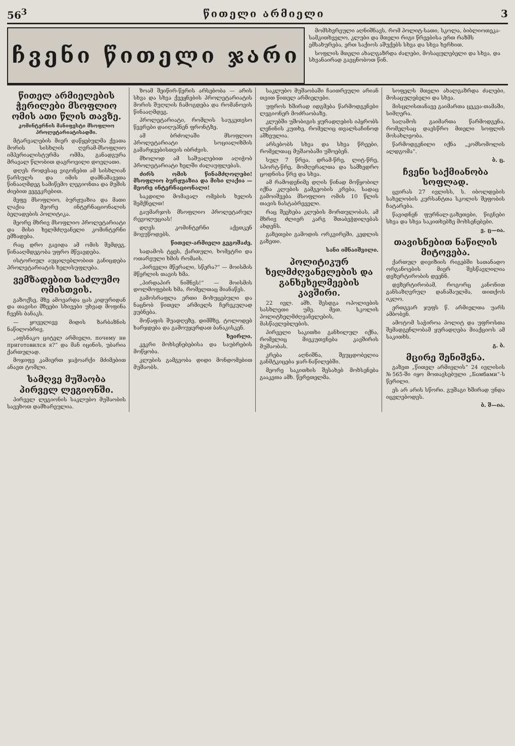56<sup>3</sup> წითელი არმიელი 3
ჩვენი წითელი ჯარი
მომსხვრეული აღნიშნავს, რომ პოლიტ-სათი, სკოლა, ბიბლიოთეკა-სამკითხველო, კლუბი და მთელი რიგი წრეებისა ერთ რაზმს ემსახურება, ერთ საქიოს აშუქებს სხვა და სხვა ხერხით.
სოფლის მთელი ახალგაზრდა ძალები, მოსაცულებელი და სხვა, და სხვანაირად გავცნობოთ წინ.
წითელ არმიელების ჭერილები მსოფლიო ომის ათი წლის თავზე.
კომინტერნის მანიფესტი მსოფლიო პროლეტარიატისადმი.
მტარვალების მიერ დაწყებულმა ქვათა მორის სისხლის ღვრამ-მსოფლიო იმპერიალისტურმა ომმა, განადგურა მრავალ წლობით დაგროვილი დოვლათი.
დღეს როდესაც ვიგონებთ ამ სისხლიან წარსულს და იმის დამნაშავეთა წინააღმდეგ სამიწემო ლეგიონთა და მუშის ძიებით ვეგეკრებით.
მეფე მსოფლიო, ბურჟუაზია და მათი ლაქია მეორე ინტერნაციონალის ბელადების პოლიტიკა.
მეორე მხრივ მსოფლიო პროლეტარიატი და მისი ხელმძღვანელი კომინტერნი ემზადება.
რაც დრო გავიდა ამ ომის შემდეგ, წინააღმდეგობა უფრო მწვავდება.
ისტორიულ აუცილებლობით განიცდება პროლეტარიატის ხელისუფლება.
ვემზადებით საძლუმო ომისთვის.
გაზოქსე, მზე ამოვარდა ცას კიდურიდან და თავისი მზეები სხივები უხვად მოფინა ჩვენს ბანაკს.
— ყოველივე მიდის ზარბაზნის ნაწილობრივ.
„აფსნაკო ციტელ არმიელი, почему не приготовился я?“ და მან იცინის, უბარია ქართულად.
მოჯიფე კამიერთ ჯაჭოარქი მძიმებით ანავთ ტომლი.
სამღვე მუშაობა პირველ ლეგიონში.
პირველ ლეგიონის საკლუბო მუშაობის სავეხოთ დამხარეულია.
ზოამ შეიწირ-წერის არსებობა — არის სხვა და სხვა ქვეყნების პროლეტარიატის მორის შუღლის ჩამოგდება და რომანოვის წინააღმდეგ.
პროლეტარიატი, რომლის საუკეთესო წევრები დაიღუპნენ ფრონტზე.
ამ ბრძოლაში მსოფლიო პროლეტარიატი სოციალიზმის გამარჯვებისთვის იბრძვის.
მხოლოდ ამ საშუალებით აღიჭობ პროლეტარიატი ხელში ძალაუფლებას.
ძირს ომის წინამძღოლები! მსოფლიო ბურჟუაზია და მისი ლაქია — მეორე ინტერნაციონალი!
საკდილი მომავალ ომების ხელის შემქნელთ!
გაუმარჯოს მსოფლიო პროლეტარულ რევოლუციას!
დღეს კომინტერნი აქეთკენ მოვუწოდებს.
წითელ-არმიელი გეგოშაძე.
სადამოს ტყეს, ქართული, ხომეტრი და ოთარეული ხმის რომაის.
„პირველი მწერალი, სწერა?“ — მოისმის მწერლის თავის ხმა.
„პირდაპირ ნიშნეს!“ — მოისმის დოლმოფების ხმა, რომელთაც მიანაწეს.
გამოსრაფლა ერთი მოხუცებული და ნაცნობ წითელ არმიელს ჩერეკულად ეუბნება.
მოწაფის შუადღეზე, დიმშზე, ტოლოდებ ხარჯდება და გამოუჯერდათ ბანაკისკენ.
ხეირლი.
კეკრი მოხსენებებისა და საუბრების მოწყობა.
კლუბის გამგეობა დიდი მონდომებით მუშაობს.
საკლუბო მუშაობაში ჩაითრეული არიან თვით წითელ არმიელები.
უფროს ხშირად იდგმება წარმოდგენები ლეგიონერ მოძრაობაზე.
კლუბში უშობიგის ყურადღების იპყრობს ლენინის კუთხე, რომელიც თვალსაჩინოდ აშხეულია.
არსებობს სხვა და სხვა წრეები, რომელთაც მუშაობაში უშოებენ.
სულ 7 წრეა, დრამ-წრე, ლიტ-წრე, სპორტ-წრე, მომღერალთა და სამხედრო ცოდნისა წრე და სხვა.
ამ რამოდენიმე დღის წინად მოწყობილ იქნა კლუბის გამგეობის კრება, სადაც გამოიშვება მსოფლიო ომის 10 წლის თავის ნასტაბრეველი.
რაც შეეხება კლუბის მორთულობას, ამ მხრივ ძლიერ კარგ შთაბეჭდილებას ახდენს.
გაზეთები გამოდის ორკვირეში, კედლის გაზეთი.
სანი იმნაიშვილი.
პოლიტიკურ ხელმძღვანელების და განხეხელმეების კავშირი.
22 ივლ. ამხ. შესდგა ოპოლიების სასხლეთი უმე. მეთ. სკოლის პოლიტხელმძღვანელების, მასწავლებლების.
პირველი საკითხი განხილულ იქნა, რომელიც მიეკუთვნება კავშირის მუშაობას.
კრება აღნიშნა, შეუცდობელია განმტკიცება ჯარ-ნაწილებში.
მეორე საკითხის შესახებ მოხსენება გააკეთა ამხ. წერეთელმა.
სოფელს მთელი ახალგაზრდა ძალები, მოსაცულებელი და სხვა.
მისცლისთანავე გაიმართა ცეკვა-თამაში, სიმღერა.
საღამოს გაიმართა წარმოდგენა, რომელსაც დაესწრო მთელი სოფლის მოსახლეობა.
წარმოდგენილი იქნა „კომსომოლის ალდგომა“.
ბ. ც.
ჩვენი საქმიანობა სოფლად.
ცვირას 27 ივლისს, ს. იბოლდების სახელობის კურსანტთა სკოლის შეფობის ჩატარება.
წავიდნენ ფურნალ-გაზეთები, წიგნები სხვა და სხვა საკითხებზე მოხსენებები.
ვ. ც—ია.
თავისნებით ნაწილის მიტოვება.
ქართულ დივიზიის რიგებში სათანადო ორგანოების მიერ შესწავლილია დეზერტირობის დეენნ.
დეზერტირობამ, როგორც კანონით განსაზღვრულ დანაშაულმა, თითქოს იკლო.
ერთგვარ ჯუფს წ. არმიელთა უარს ამბობენ.
ამოტომ საჭიროა პოლიტ და უფროსთა შემადგენლობამ ყურადღება მიაქციოს ამ საკითხს.
გ. ბ.
მცირე შენიშვნა.
გაზეთ „წითელ არმიელის“ 24 ივლისის №565-ში იყო მოთავსებული „Бомбами“-ს წერილი.
ეს არ არის სწორი. გუშაგი ხშირად უნდა იცვლებოდეს.
ბ. შ—ია.